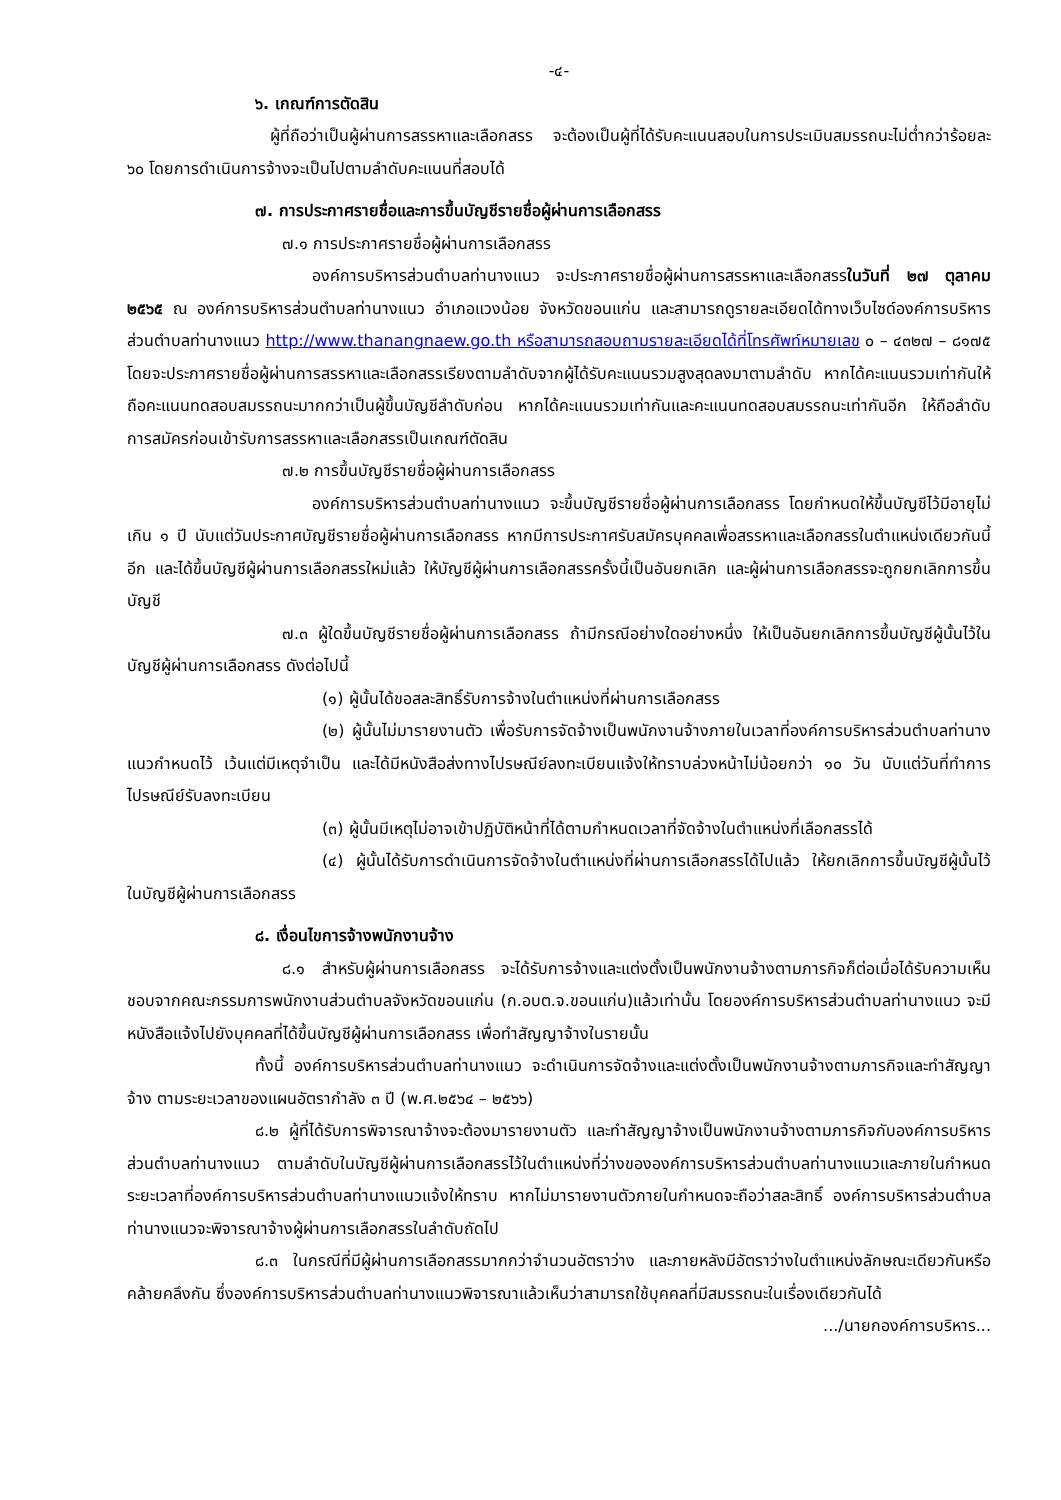-๔-
๖. เกณฑ์การตัดสิน
ผู้ที่ถือว่าเป็นผู้ผ่านการสรรหาและเลือกสรร จะต้องเป็นผู้ที่ได้รับคะแนนสอบในการประเมินสมรรถนะไม่ต่ำกว่าร้อยละ ๖๐ โดยการดำเนินการจ้างจะเป็นไปตามลำดับคะแนนที่สอบได้
๗. การประกาศรายชื่อและการขึ้นบัญชีรายชื่อผู้ผ่านการเลือกสรร
๗.๑ การประกาศรายชื่อผู้ผ่านการเลือกสรร
องค์การบริหารส่วนตำบลท่านางแนว จะประกาศรายชื่อผู้ผ่านการสรรหาและเลือกสรรในวันที่ ๒๗ ตุลาคม ๒๕๖๕ ณ องค์การบริหารส่วนตำบลท่านางแนว อำเภอแวงน้อย จังหวัดขอนแก่น และสามารถดูรายละเอียดได้ทางเว็บไซด์องค์การบริหารส่วนตำบลท่านางแนว http://www.thanangnaew.go.th หรือสามารถสอบถามรายละเอียดได้ที่โทรศัพท์หมายเลข ๐ – ๔๓๒๗ – ๘๑๗๕ โดยจะประกาศรายชื่อผู้ผ่านการสรรหาและเลือกสรรเรียงตามลำดับจากผู้ได้รับคะแนนรวมสูงสุดลงมาตามลำดับ หากได้คะแนนรวมเท่ากันให้ถือคะแนนทดสอบสมรรถนะมากกว่าเป็นผู้ขึ้นบัญชีลำดับก่อน หากได้คะแนนรวมเท่ากันและคะแนนทดสอบสมรรถนะเท่ากันอีก ให้ถือลำดับการสมัครก่อนเข้ารับการสรรหาและเลือกสรรเป็นเกณฑ์ตัดสิน
๗.๒ การขึ้นบัญชีรายชื่อผู้ผ่านการเลือกสรร
องค์การบริหารส่วนตำบลท่านางแนว จะขึ้นบัญชีรายชื่อผู้ผ่านการเลือกสรร โดยกำหนดให้ขึ้นบัญชีไว้มีอายุไม่เกิน ๑ ปี นับแต่วันประกาศบัญชีรายชื่อผู้ผ่านการเลือกสรร หากมีการประกาศรับสมัครบุคคลเพื่อสรรหาและเลือกสรรในตำแหน่งเดียวกันนี้อีก และได้ขึ้นบัญชีผู้ผ่านการเลือกสรรใหม่แล้ว ให้บัญชีผู้ผ่านการเลือกสรรครั้งนี้เป็นอันยกเลิก และผู้ผ่านการเลือกสรรจะถูกยกเลิกการขึ้นบัญชี
๗.๓ ผู้ใดขึ้นบัญชีรายชื่อผู้ผ่านการเลือกสรร ถ้ามีกรณีอย่างใดอย่างหนึ่ง ให้เป็นอันยกเลิกการขึ้นบัญชีผู้นั้นไว้ในบัญชีผู้ผ่านการเลือกสรร ดังต่อไปนี้
(๑) ผู้นั้นได้ขอสละสิทธิ์รับการจ้างในตำแหน่งที่ผ่านการเลือกสรร
(๒) ผู้นั้นไม่มารายงานตัว เพื่อรับการจัดจ้างเป็นพนักงานจ้างภายในเวลาที่องค์การบริหารส่วนตำบลท่านางแนวกำหนดไว้ เว้นแต่มีเหตุจำเป็น และได้มีหนังสือส่งทางไปรษณีย์ลงทะเบียนแจ้งให้ทราบล่วงหน้าไม่น้อยกว่า ๑๐ วัน นับแต่วันที่ทำการไปรษณีย์รับลงทะเบียน
(๓) ผู้นั้นมีเหตุไม่อาจเข้าปฏิบัติหน้าที่ได้ตามกำหนดเวลาที่จัดจ้างในตำแหน่งที่เลือกสรรได้
(๔) ผู้นั้นได้รับการดำเนินการจัดจ้างในตำแหน่งที่ผ่านการเลือกสรรได้ไปแล้ว ให้ยกเลิกการขึ้นบัญชีผู้นั้นไว้ในบัญชีผู้ผ่านการเลือกสรร
๘. เงื่อนไขการจ้างพนักงานจ้าง
๘.๑ สำหรับผู้ผ่านการเลือกสรร จะได้รับการจ้างและแต่งตั้งเป็นพนักงานจ้างตามภารกิจก็ต่อเมื่อได้รับความเห็นชอบจากคณะกรรมการพนักงานส่วนตำบลจังหวัดขอนแก่น (ก.อบต.จ.ขอนแก่น)แล้วเท่านั้น โดยองค์การบริหารส่วนตำบลท่านางแนว จะมีหนังสือแจ้งไปยังบุคคลที่ได้ขึ้นบัญชีผู้ผ่านการเลือกสรร เพื่อทำสัญญาจ้างในรายนั้น
ทั้งนี้ องค์การบริหารส่วนตำบลท่านางแนว จะดำเนินการจัดจ้างและแต่งตั้งเป็นพนักงานจ้างตามภารกิจและทำสัญญาจ้าง ตามระยะเวลาของแผนอัตรากำลัง ๓ ปี (พ.ศ.๒๕๖๔ – ๒๕๖๖)
๘.๒ ผู้ที่ได้รับการพิจารณาจ้างจะต้องมารายงานตัว และทำสัญญาจ้างเป็นพนักงานจ้างตามภารกิจกับองค์การบริหารส่วนตำบลท่านางแนว ตามลำดับในบัญชีผู้ผ่านการเลือกสรรไว้ในตำแหน่งที่ว่างขององค์การบริหารส่วนตำบลท่านางแนวและภายในกำหนดระยะเวลาที่องค์การบริหารส่วนตำบลท่านางแนวแจ้งให้ทราบ หากไม่มารายงานตัวภายในกำหนดจะถือว่าสละสิทธิ์ องค์การบริหารส่วนตำบลท่านางแนวจะพิจารณาจ้างผู้ผ่านการเลือกสรรในลำดับถัดไป
๘.๓ ในกรณีที่มีผู้ผ่านการเลือกสรรมากกว่าจำนวนอัตราว่าง และภายหลังมีอัตราว่างในตำแหน่งลักษณะเดียวกันหรือคล้ายคลึงกัน ซึ่งองค์การบริหารส่วนตำบลท่านางแนวพิจารณาแล้วเห็นว่าสามารถใช้บุคคลที่มีสมรรถนะในเรื่องเดียวกันได้
.../นายกองค์การบริหาร...